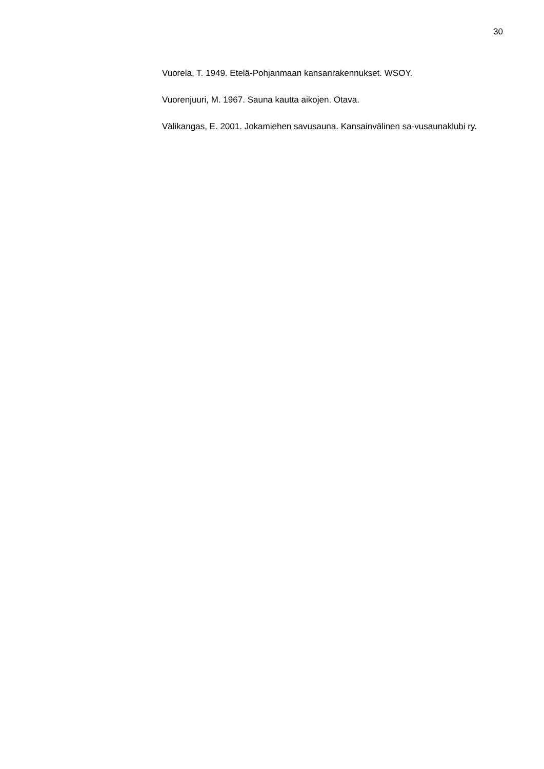30
Vuorela, T. 1949. Etelä-Pohjanmaan kansanrakennukset. WSOY.
Vuorenjuuri, M. 1967. Sauna kautta aikojen. Otava.
Välikangas, E. 2001. Jokamiehen savusauna. Kansainvälinen sa-vusaunaklubi ry.